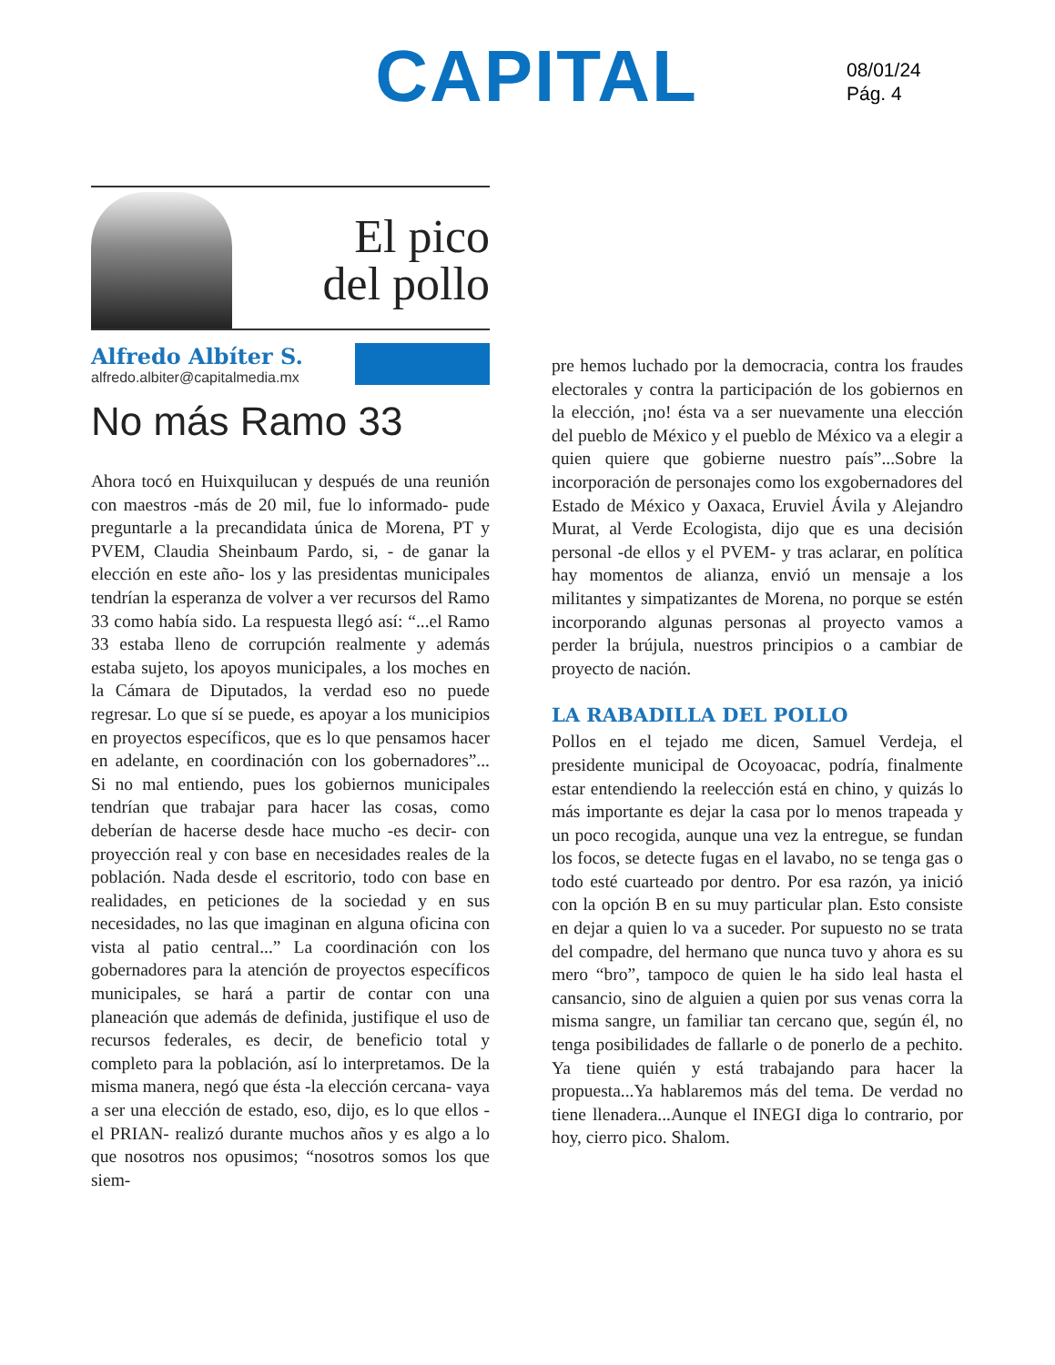CAPITAL
08/01/24
Pág. 4
El pico
del pollo
Alfredo Albíter S.
alfredo.albiter@capitalmedia.mx
No más Ramo 33
Ahora tocó en Huixquilucan y después de una reunión con maestros -más de 20 mil, fue lo informado- pude preguntarle a la precandidata única de Morena, PT y PVEM, Claudia Sheinbaum Pardo, si, - de ganar la elección en este año- los y las presidentas municipales tendrían la esperanza de volver a ver recursos del Ramo 33 como había sido. La respuesta llegó así: “...el Ramo 33 estaba lleno de corrupción realmente y además estaba sujeto, los apoyos municipales, a los moches en la Cámara de Diputados, la verdad eso no puede regresar. Lo que sí se puede, es apoyar a los municipios en proyectos específicos, que es lo que pensamos hacer en adelante, en coordinación con los gobernadores”... Si no mal entiendo, pues los gobiernos municipales tendrían que trabajar para hacer las cosas, como deberían de hacerse desde hace mucho -es decir- con proyección real y con base en necesidades reales de la población. Nada desde el escritorio, todo con base en realidades, en peticiones de la sociedad y en sus necesidades, no las que imaginan en alguna oficina con vista al patio central...” La coordinación con los gobernadores para la atención de proyectos específicos municipales, se hará a partir de contar con una planeación que además de definida, justifique el uso de recursos federales, es decir, de beneficio total y completo para la población, así lo interpretamos. De la misma manera, negó que ésta -la elección cercana- vaya a ser una elección de estado, eso, dijo, es lo que ellos -el PRIAN- realizó durante muchos años y es algo a lo que nosotros nos opusimos; “nosotros somos los que siem-
pre hemos luchado por la democracia, contra los fraudes electorales y contra la participación de los gobiernos en la elección, ¡no! ésta va a ser nuevamente una elección del pueblo de México y el pueblo de México va a elegir a quien quiere que gobierne nuestro país”...Sobre la incorporación de personajes como los exgobernadores del Estado de México y Oaxaca, Eruviel Ávila y Alejandro Murat, al Verde Ecologista, dijo que es una decisión personal -de ellos y el PVEM- y tras aclarar, en política hay momentos de alianza, envió un mensaje a los militantes y simpatizantes de Morena, no porque se estén incorporando algunas personas al proyecto vamos a perder la brújula, nuestros principios o a cambiar de proyecto de nación.
LA RABADILLA DEL POLLO
Pollos en el tejado me dicen, Samuel Verdeja, el presidente municipal de Ocoyoacac, podría, finalmente estar entendiendo la reelección está en chino, y quizás lo más importante es dejar la casa por lo menos trapeada y un poco recogida, aunque una vez la entregue, se fundan los focos, se detecte fugas en el lavabo, no se tenga gas o todo esté cuarteado por dentro. Por esa razón, ya inició con la opción B en su muy particular plan. Esto consiste en dejar a quien lo va a suceder. Por supuesto no se trata del compadre, del hermano que nunca tuvo y ahora es su mero “bro”, tampoco de quien le ha sido leal hasta el cansancio, sino de alguien a quien por sus venas corra la misma sangre, un familiar tan cercano que, según él, no tenga posibilidades de fallarle o de ponerlo de a pechito. Ya tiene quién y está trabajando para hacer la propuesta...Ya hablaremos más del tema. De verdad no tiene llenadera...Aunque el INEGI diga lo contrario, por hoy, cierro pico. Shalom.